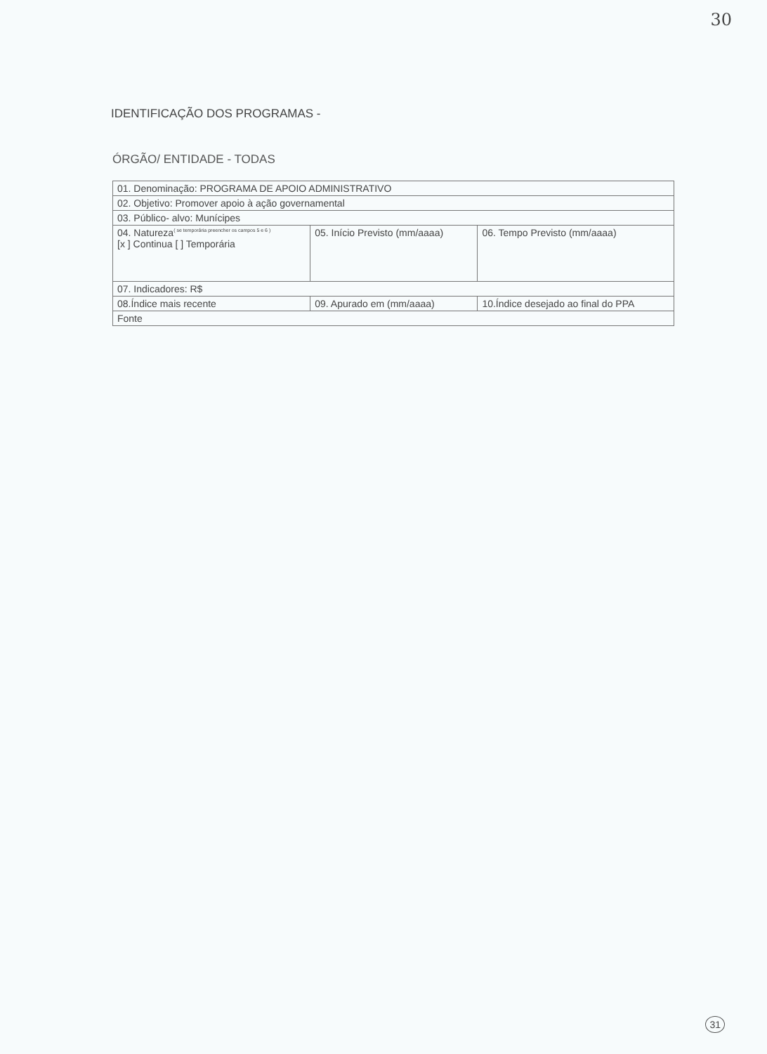30
IDENTIFICAÇÃO DOS PROGRAMAS -
ÓRGÃO/ ENTIDADE - TODAS
| 01. Denominação: PROGRAMA DE APOIO ADMINISTRATIVO | | |
| 02. Objetivo: Promover apoio à ação governamental | | |
| 03. Público- alvo: Munícipes | | |
| 04. Natureza<sup>( se temporária preencher os campos 5 e 6 )</sup> [x ] Continua [ ] Temporária | 05. Início Previsto (mm/aaaa) | 06. Tempo Previsto (mm/aaaa) |
| 07. Indicadores: R$ | | |
| 08.Índice mais recente | 09. Apurado em (mm/aaaa) | 10.Índice desejado ao final do PPA |
| Fonte | | |
31